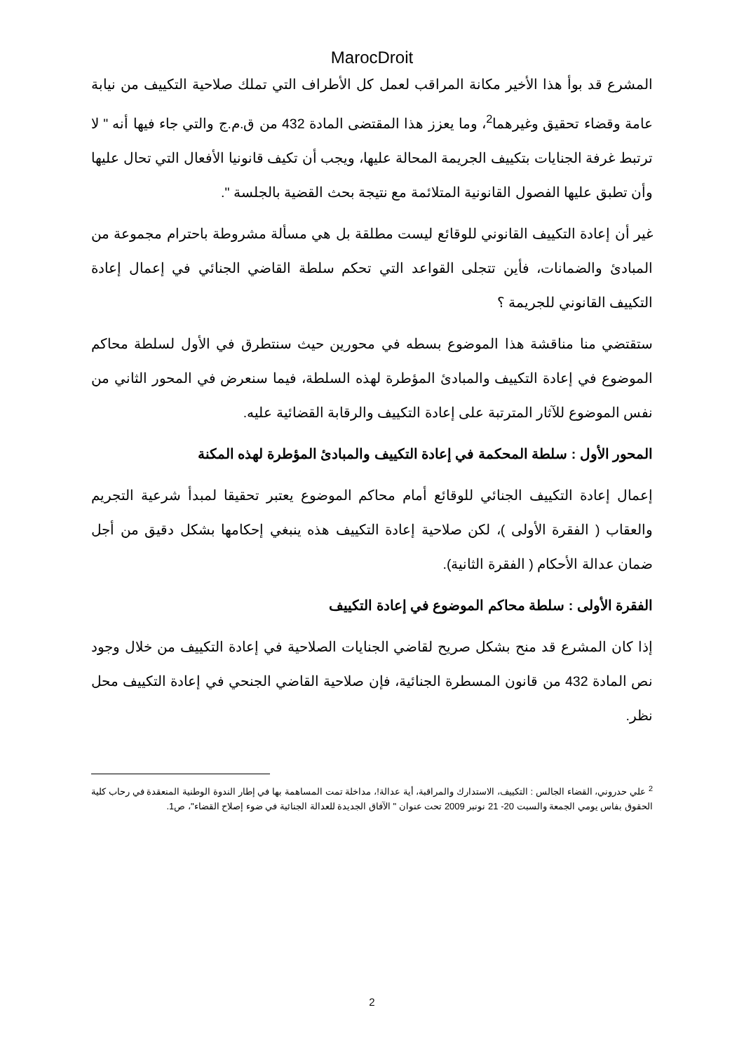MarocDroit
المشرع قد بوأ هذا الأخير مكانة المراقب لعمل كل الأطراف التي تملك صلاحية التكييف من نيابة عامة وقضاء تحقيق وغيرهما<sup>2</sup>، وما يعزز هذا المقتضى المادة 432 من ق.م.ج والتي جاء فيها أنه " لا ترتبط غرفة الجنايات بتكييف الجريمة المحالة عليها، ويجب أن تكيف قانونيا الأفعال التي تحال عليها وأن تطبق عليها الفصول القانونية المتلائمة مع نتيجة بحث القضية بالجلسة ".
غير أن إعادة التكييف القانوني للوقائع ليست مطلقة بل هي مسألة مشروطة باحترام مجموعة من المبادئ والضمانات، فأين تتجلى القواعد التي تحكم سلطة القاضي الجنائي في إعمال إعادة التكييف القانوني للجريمة ؟
ستقتضي منا مناقشة هذا الموضوع بسطه في محورين حيث سنتطرق في الأول لسلطة محاكم الموضوع في إعادة التكييف والمبادئ المؤطرة لهذه السلطة، فيما سنعرض في المحور الثاني من نفس الموضوع للآثار المترتبة على إعادة التكييف والرقابة القضائية عليه.
المحور الأول : سلطة المحكمة في إعادة التكييف والمبادئ المؤطرة لهذه المكنة
إعمال إعادة التكييف الجنائي للوقائع أمام محاكم الموضوع يعتبر تحقيقا لمبدأ شرعية التجريم والعقاب ( الفقرة الأولى )، لكن صلاحية إعادة التكييف هذه ينبغي إحكامها بشكل دقيق من أجل ضمان عدالة الأحكام ( الفقرة الثانية).
الفقرة الأولى : سلطة محاكم الموضوع في إعادة التكييف
إذا كان المشرع قد منح بشكل صريح لقاضي الجنايات الصلاحية في إعادة التكييف من خلال وجود نص المادة 432 من قانون المسطرة الجنائية، فإن صلاحية القاضي الجنحي في إعادة التكييف محل نظر.
<sup>2</sup> علي حدروني، القضاء الجالس : التكييف، الاستدارك والمراقبة، أية عدالة!، مداخلة تمت المساهمة بها في إطار الندوة الوطنية المنعقدة في رحاب كلية الحقوق بفاس يومي الجمعة والسبت 20- 21 نونبر 2009 تحت عنوان " الآفاق الجديدة للعدالة الجنائية في ضوء إصلاح القضاء"، ص1.
2